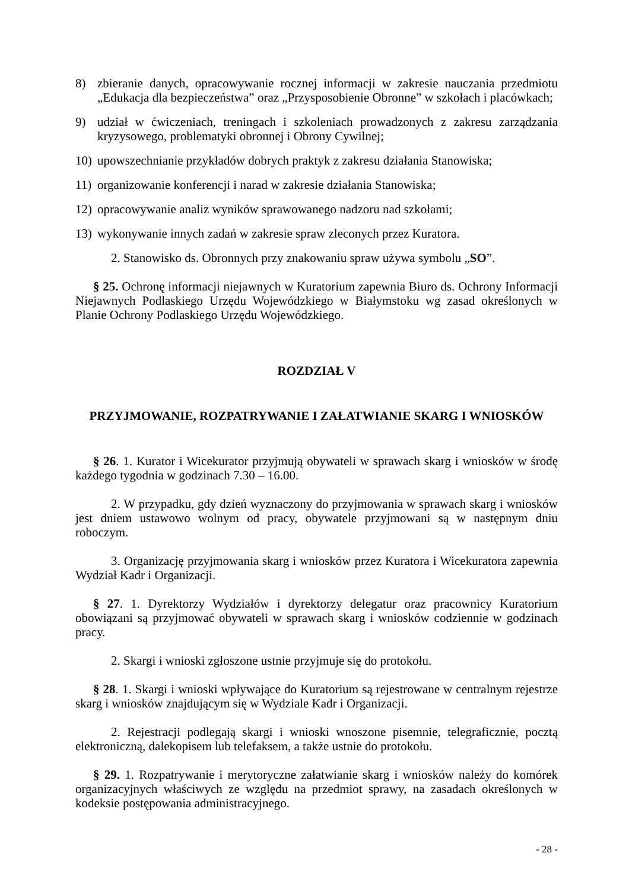8) zbieranie danych, opracowywanie rocznej informacji w zakresie nauczania przedmiotu „Edukacja dla bezpieczeństwa” oraz „Przysposobienie Obronne” w szkołach i placówkach;
9) udział w ćwiczeniach, treningach i szkoleniach prowadzonych z zakresu zarządzania kryzysowego, problematyki obronnej i Obrony Cywilnej;
10) upowszechnianie przykładów dobrych praktyk z zakresu działania Stanowiska;
11) organizowanie konferencji i narad w zakresie działania Stanowiska;
12) opracowywanie analiz wyników sprawowanego nadzoru nad szkołami;
13) wykonywanie innych zadań w zakresie spraw zleconych przez Kuratora.
2. Stanowisko ds. Obronnych przy znakowaniu spraw używa symbolu „SO”.
§ 25. Ochronę informacji niejawnych w Kuratorium zapewnia Biuro ds. Ochrony Informacji Niejawnych Podlaskiego Urzędu Wojewódzkiego w Białymstoku wg zasad określonych w Planie Ochrony Podlaskiego Urzędu Wojewódzkiego.
ROZDZIAŁ V
PRZYJMOWANIE, ROZPATRYWANIE I ZAŁATWIANIE SKARG I WNIOSKÓW
§ 26. 1. Kurator i Wicekurator przyjmują obywateli w sprawach skarg i wniosków w środę każdego tygodnia w godzinach 7.30 – 16.00.
2. W przypadku, gdy dzień wyznaczony do przyjmowania w sprawach skarg i wniosków jest dniem ustawowo wolnym od pracy, obywatele przyjmowani są w następnym dniu roboczym.
3. Organizację przyjmowania skarg i wniosków przez Kuratora i Wicekuratora zapewnia Wydział Kadr i Organizacji.
§ 27. 1. Dyrektorzy Wydziałów i dyrektorzy delegatur oraz pracownicy Kuratorium obowiązani są przyjmować obywateli w sprawach skarg i wniosków codziennie w godzinach pracy.
2. Skargi i wnioski zgłoszone ustnie przyjmuje się do protokołu.
§ 28. 1. Skargi i wnioski wpływające do Kuratorium są rejestrowane w centralnym rejestrze skarg i wniosków znajdującym się w Wydziale Kadr i Organizacji.
2. Rejestracji podlegają skargi i wnioski wnoszone pisemnie, telegraficznie, pocztą elektroniczną, dalekopisem lub telefaksem, a także ustnie do protokołu.
§ 29. 1. Rozpatrywanie i merytoryczne załatwianie skarg i wniosków należy do komórek organizacyjnych właściwych ze względu na przedmiot sprawy, na zasadach określonych w kodeksie postępowania administracyjnego.
- 28 -